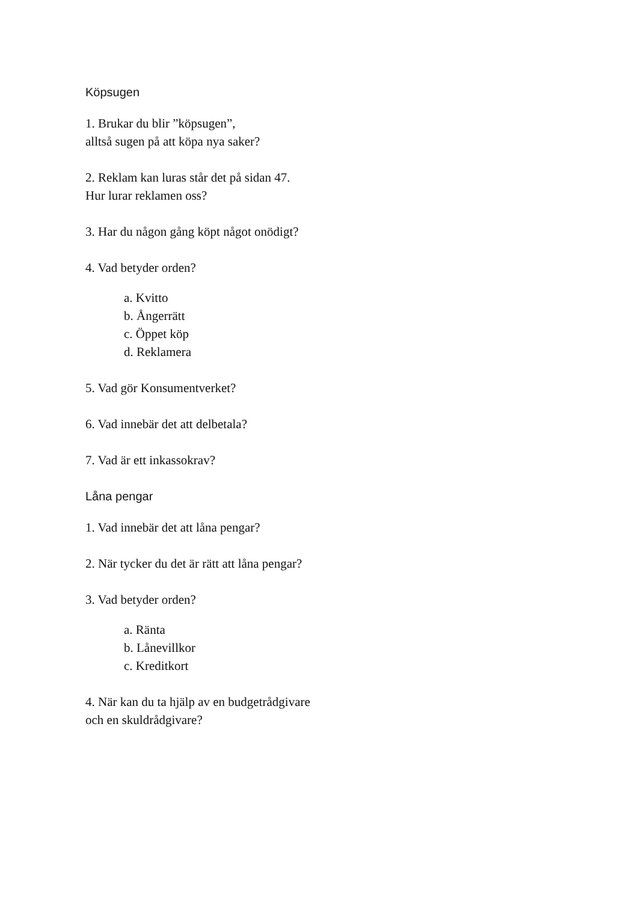Köpsugen
1. Brukar du blir ”köpsugen”,
alltså sugen på att köpa nya saker?
2. Reklam kan luras står det på sidan 47.
Hur lurar reklamen oss?
3. Har du någon gång köpt något onödigt?
4. Vad betyder orden?
a. Kvitto
b. Ångerrätt
c. Öppet köp
d. Reklamera
5. Vad gör Konsumentverket?
6. Vad innebär det att delbetala?
7. Vad är ett inkassokrav?
Låna pengar
1. Vad innebär det att låna pengar?
2. När tycker du det är rätt att låna pengar?
3. Vad betyder orden?
a. Ränta
b. Lånevillkor
c. Kreditkort
4. När kan du ta hjälp av en budgetrådgivare
och en skuldrådgivare?